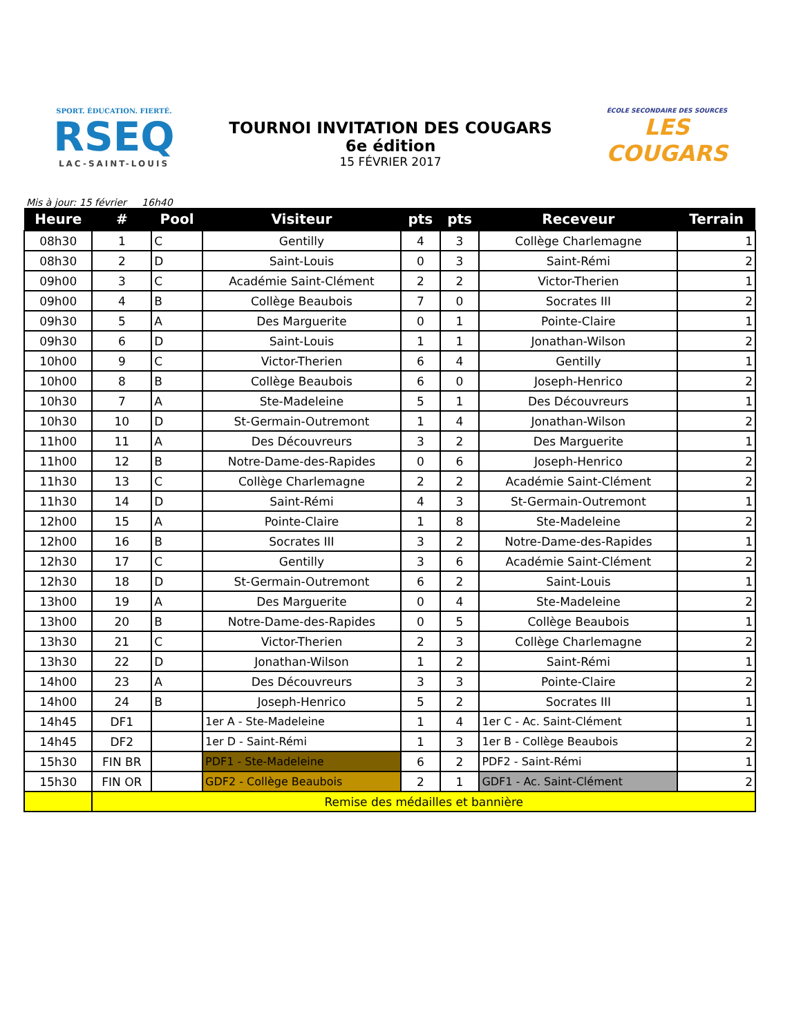SPORT. ÉDUCATION. FIERTÉ.
RSEQ
LAC-SAINT-LOUIS
TOURNOI INVITATION DES COUGARS
6e édition
15 FÉVRIER 2017
ÉCOLE SECONDAIRE DES SOURCES
LES COUGARS
Mis à jour: 15 février 16h40
| Heure | # | Pool | Visiteur | pts | pts | Receveur | Terrain |
| --- | --- | --- | --- | --- | --- | --- | --- |
| 08h30 | 1 | C | Gentilly | 4 | 3 | Collège Charlemagne | 1 |
| 08h30 | 2 | D | Saint-Louis | 0 | 3 | Saint-Rémi | 2 |
| 09h00 | 3 | C | Académie Saint-Clément | 2 | 2 | Victor-Therien | 1 |
| 09h00 | 4 | B | Collège Beaubois | 7 | 0 | Socrates III | 2 |
| 09h30 | 5 | A | Des Marguerite | 0 | 1 | Pointe-Claire | 1 |
| 09h30 | 6 | D | Saint-Louis | 1 | 1 | Jonathan-Wilson | 2 |
| 10h00 | 9 | C | Victor-Therien | 6 | 4 | Gentilly | 1 |
| 10h00 | 8 | B | Collège Beaubois | 6 | 0 | Joseph-Henrico | 2 |
| 10h30 | 7 | A | Ste-Madeleine | 5 | 1 | Des Découvreurs | 1 |
| 10h30 | 10 | D | St-Germain-Outremont | 1 | 4 | Jonathan-Wilson | 2 |
| 11h00 | 11 | A | Des Découvreurs | 3 | 2 | Des Marguerite | 1 |
| 11h00 | 12 | B | Notre-Dame-des-Rapides | 0 | 6 | Joseph-Henrico | 2 |
| 11h30 | 13 | C | Collège Charlemagne | 2 | 2 | Académie Saint-Clément | 2 |
| 11h30 | 14 | D | Saint-Rémi | 4 | 3 | St-Germain-Outremont | 1 |
| 12h00 | 15 | A | Pointe-Claire | 1 | 8 | Ste-Madeleine | 2 |
| 12h00 | 16 | B | Socrates III | 3 | 2 | Notre-Dame-des-Rapides | 1 |
| 12h30 | 17 | C | Gentilly | 3 | 6 | Académie Saint-Clément | 2 |
| 12h30 | 18 | D | St-Germain-Outremont | 6 | 2 | Saint-Louis | 1 |
| 13h00 | 19 | A | Des Marguerite | 0 | 4 | Ste-Madeleine | 2 |
| 13h00 | 20 | B | Notre-Dame-des-Rapides | 0 | 5 | Collège Beaubois | 1 |
| 13h30 | 21 | C | Victor-Therien | 2 | 3 | Collège Charlemagne | 2 |
| 13h30 | 22 | D | Jonathan-Wilson | 1 | 2 | Saint-Rémi | 1 |
| 14h00 | 23 | A | Des Découvreurs | 3 | 3 | Pointe-Claire | 2 |
| 14h00 | 24 | B | Joseph-Henrico | 5 | 2 | Socrates III | 1 |
| 14h45 | DF1 | | 1er A - Ste-Madeleine | 1 | 4 | 1er C - Ac. Saint-Clément | 1 |
| 14h45 | DF2 | | 1er D - Saint-Rémi | 1 | 3 | 1er B - Collège Beaubois | 2 |
| 15h30 | FIN BR | | PDF1 - Ste-Madeleine | 6 | 2 | PDF2 - Saint-Rémi | 1 |
| 15h30 | FIN OR | | GDF2 - Collège Beaubois | 2 | 1 | GDF1 - Ac. Saint-Clément | 2 |
| | Remise des médailles et bannière | | | | | | |